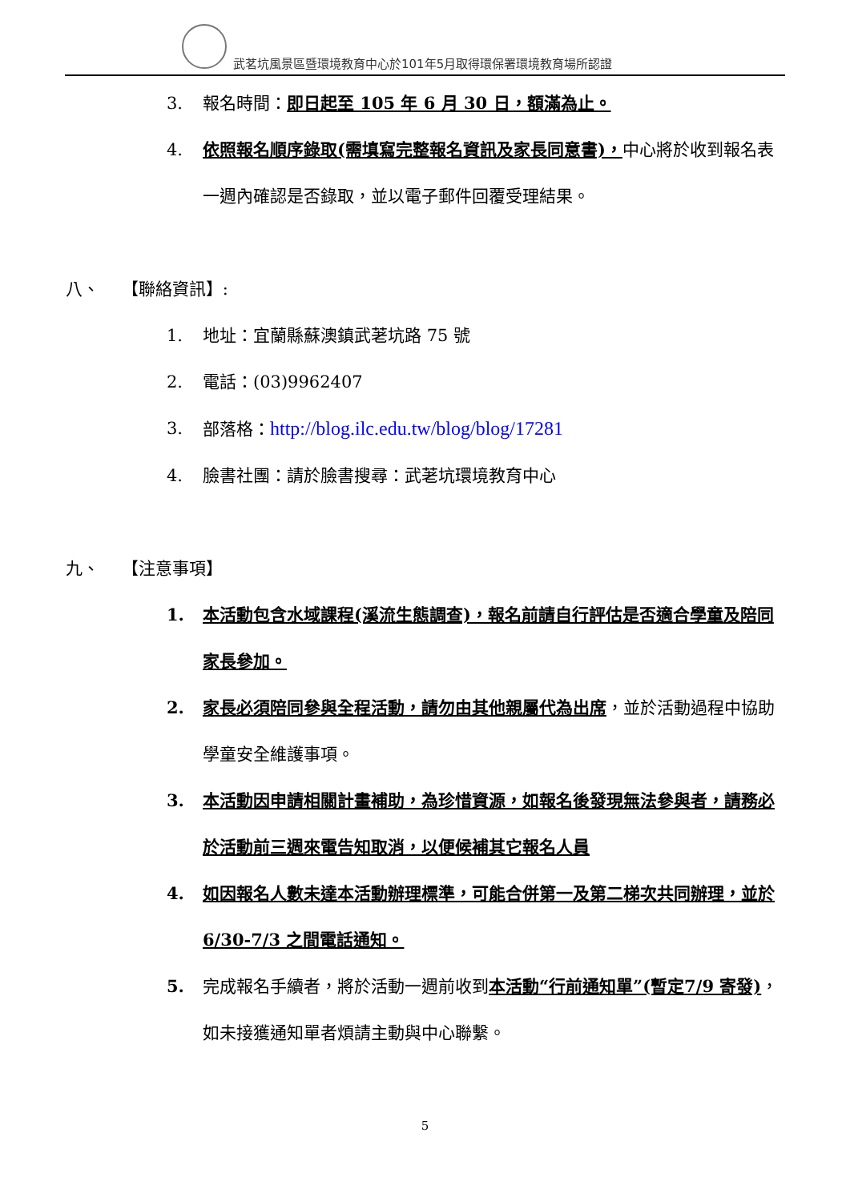武茗坑風景區暨環境教育中心於101年5月取得環保署環境教育場所認證
3. 報名時間：即日起至 105 年 6 月 30 日，額滿為止。
4. 依照報名順序錄取(需填寫完整報名資訊及家長同意書)，中心將於收到報名表一週內確認是否錄取，並以電子郵件回覆受理結果。
八、　 【聯絡資訊】:
1. 地址：宜蘭縣蘇澳鎮武荖坑路 75 號
2. 電話：(03)9962407
3. 部落格：http://blog.ilc.edu.tw/blog/blog/17281
4. 臉書社團：請於臉書搜尋：武荖坑環境教育中心
九、　 【注意事項】
1. 本活動包含水域課程(溪流生態調查)，報名前請自行評估是否適合學童及陪同家長參加。
2. 家長必須陪同參與全程活動，請勿由其他親屬代為出席，並於活動過程中協助學童安全維護事項。
3. 本活動因申請相關計畫補助，為珍惜資源，如報名後發現無法參與者，請務必於活動前三週來電告知取消，以便候補其它報名人員
4. 如因報名人數未達本活動辦理標準，可能合併第一及第二梯次共同辦理，並於 6/30-7/3 之間電話通知。
5. 完成報名手續者，將於活動一週前收到本活動“行前通知單”(暫定7/9 寄發)，如未接獲通知單者煩請主動與中心聯繫。
5